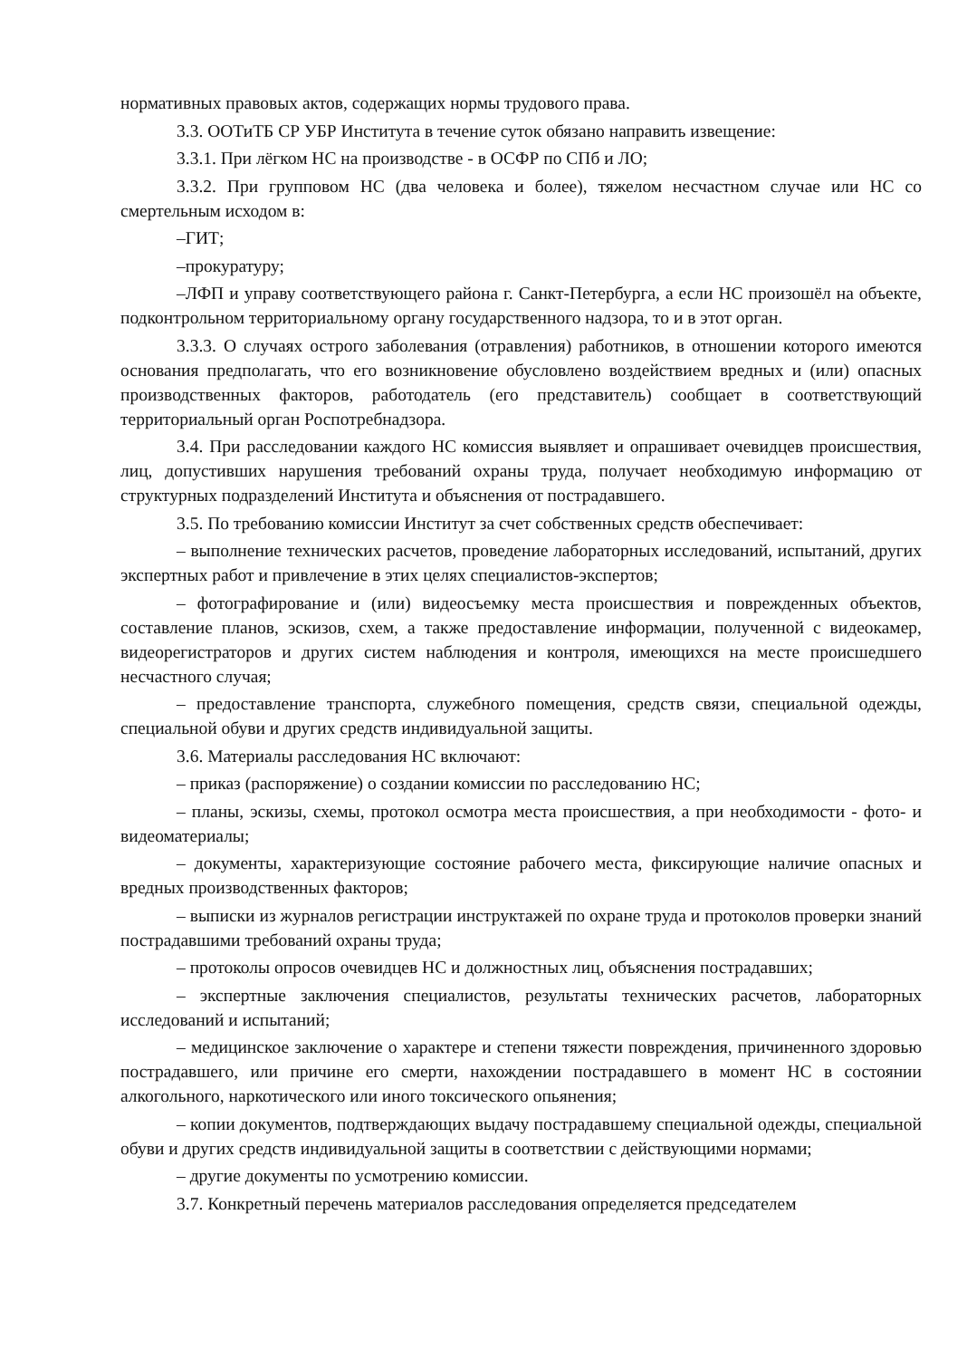нормативных правовых актов, содержащих нормы трудового права.
3.3. ООТиТБ СР УБР Института в течение суток обязано направить извещение:
3.3.1. При лёгком НС на производстве - в ОСФР по СПб и ЛО;
3.3.2. При групповом НС (два человека и более), тяжелом несчастном случае или НС со смертельным исходом в:
–ГИТ;
–прокуратуру;
–ЛФП и управу соответствующего района г. Санкт-Петербурга, а если НС произошёл на объекте, подконтрольном территориальному органу государственного надзора, то и в этот орган.
3.3.3. О случаях острого заболевания (отравления) работников, в отношении которого имеются основания предполагать, что его возникновение обусловлено воздействием вредных и (или) опасных производственных факторов, работодатель (его представитель) сообщает в соответствующий территориальный орган Роспотребнадзора.
3.4. При расследовании каждого НС комиссия выявляет и опрашивает очевидцев происшествия, лиц, допустивших нарушения требований охраны труда, получает необходимую информацию от структурных подразделений Института и объяснения от пострадавшего.
3.5. По требованию комиссии Институт за счет собственных средств обеспечивает:
– выполнение технических расчетов, проведение лабораторных исследований, испытаний, других экспертных работ и привлечение в этих целях специалистов-экспертов;
– фотографирование и (или) видеосъемку места происшествия и поврежденных объектов, составление планов, эскизов, схем, а также предоставление информации, полученной с видеокамер, видеорегистраторов и других систем наблюдения и контроля, имеющихся на месте происшедшего несчастного случая;
– предоставление транспорта, служебного помещения, средств связи, специальной одежды, специальной обуви и других средств индивидуальной защиты.
3.6. Материалы расследования НС включают:
– приказ (распоряжение) о создании комиссии по расследованию НС;
– планы, эскизы, схемы, протокол осмотра места происшествия, а при необходимости - фото- и видеоматериалы;
– документы, характеризующие состояние рабочего места, фиксирующие наличие опасных и вредных производственных факторов;
– выписки из журналов регистрации инструктажей по охране труда и протоколов проверки знаний пострадавшими требований охраны труда;
– протоколы опросов очевидцев НС и должностных лиц, объяснения пострадавших;
– экспертные заключения специалистов, результаты технических расчетов, лабораторных исследований и испытаний;
– медицинское заключение о характере и степени тяжести повреждения, причиненного здоровью пострадавшего, или причине его смерти, нахождении пострадавшего в момент НС в состоянии алкогольного, наркотического или иного токсического опьянения;
– копии документов, подтверждающих выдачу пострадавшему специальной одежды, специальной обуви и других средств индивидуальной защиты в соответствии с действующими нормами;
– другие документы по усмотрению комиссии.
3.7. Конкретный перечень материалов расследования определяется председателем